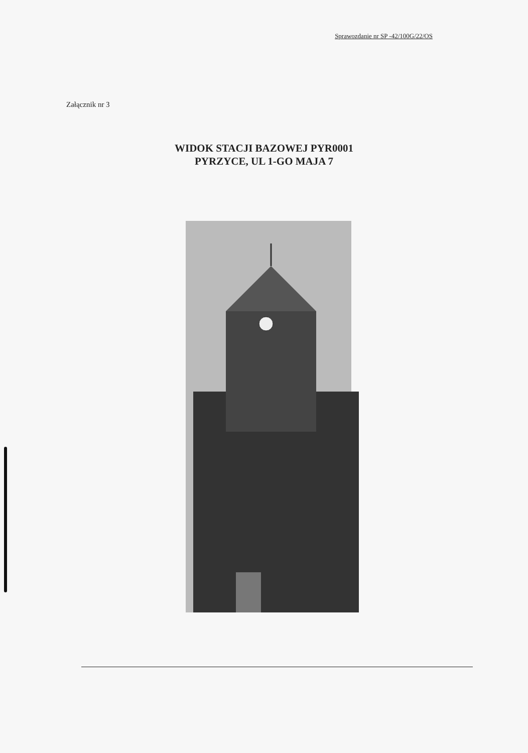Sprawozdanie nr SP -42/100G/22/OS
Załącznik nr 3
WIDOK STACJI BAZOWEJ PYR0001
PYRZYCE, UL 1-GO MAJA 7